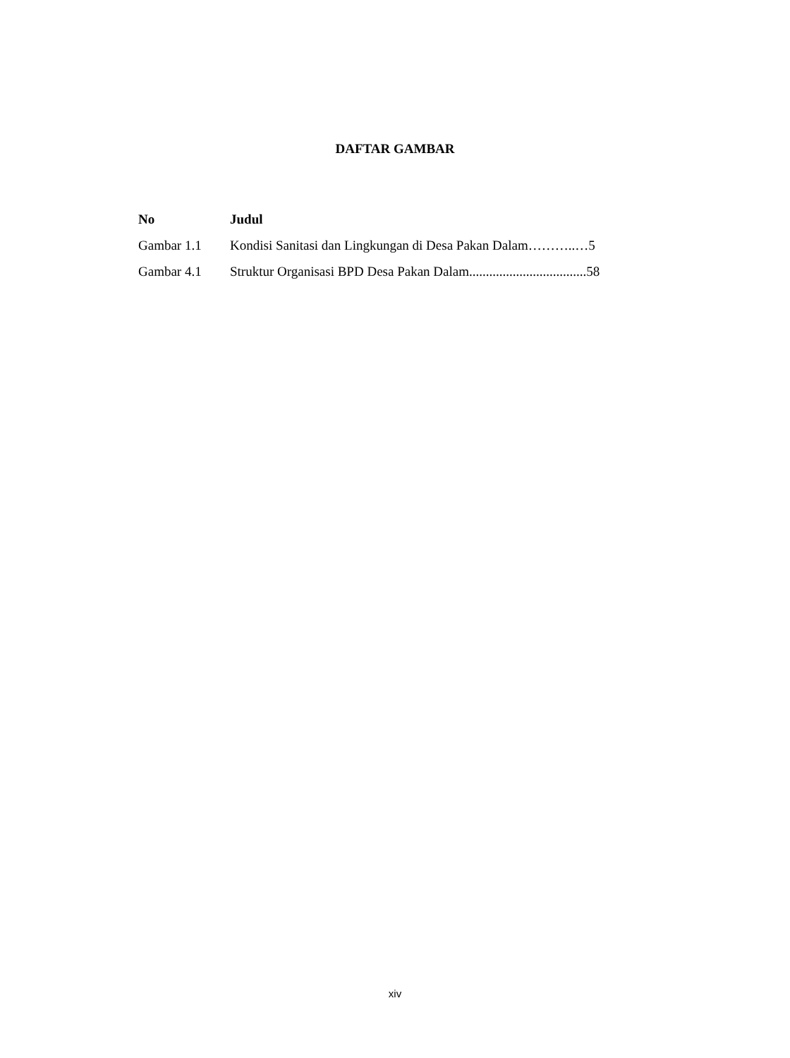DAFTAR GAMBAR
| No | Judul |
| --- | --- |
| Gambar 1.1 | Kondisi Sanitasi dan Lingkungan di Desa Pakan Dalam………..…5 |
| Gambar 4.1 | Struktur Organisasi BPD Desa Pakan Dalam...................................58 |
xiv